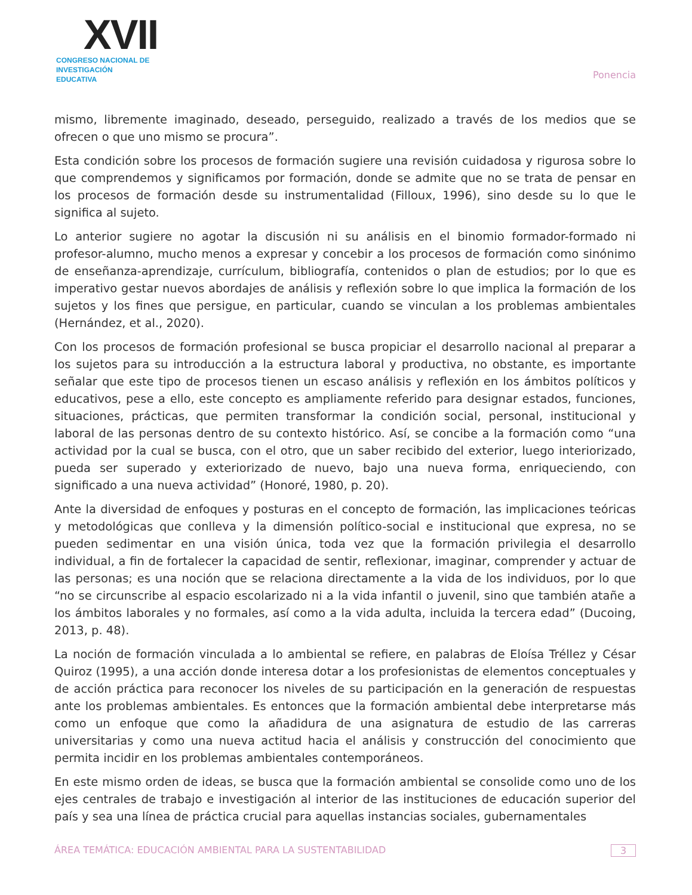XVII
CONGRESO NACIONAL DE
INVESTIGACIÓN EDUCATIVA
Ponencia
mismo, libremente imaginado, deseado, perseguido, realizado a través de los medios que se ofrecen o que uno mismo se procura”.
Esta condición sobre los procesos de formación sugiere una revisión cuidadosa y rigurosa sobre lo que comprendemos y significamos por formación, donde se admite que no se trata de pensar en los procesos de formación desde su instrumentalidad (Filloux, 1996), sino desde su lo que le significa al sujeto.
Lo anterior sugiere no agotar la discusión ni su análisis en el binomio formador-formado ni profesor-alumno, mucho menos a expresar y concebir a los procesos de formación como sinónimo de enseñanza-aprendizaje, currículum, bibliografía, contenidos o plan de estudios; por lo que es imperativo gestar nuevos abordajes de análisis y reflexión sobre lo que implica la formación de los sujetos y los fines que persigue, en particular, cuando se vinculan a los problemas ambientales (Hernández, et al., 2020).
Con los procesos de formación profesional se busca propiciar el desarrollo nacional al preparar a los sujetos para su introducción a la estructura laboral y productiva, no obstante, es importante señalar que este tipo de procesos tienen un escaso análisis y reflexión en los ámbitos políticos y educativos, pese a ello, este concepto es ampliamente referido para designar estados, funciones, situaciones, prácticas, que permiten transformar la condición social, personal, institucional y laboral de las personas dentro de su contexto histórico. Así, se concibe a la formación como “una actividad por la cual se busca, con el otro, que un saber recibido del exterior, luego interiorizado, pueda ser superado y exteriorizado de nuevo, bajo una nueva forma, enriqueciendo, con significado a una nueva actividad” (Honoré, 1980, p. 20).
Ante la diversidad de enfoques y posturas en el concepto de formación, las implicaciones teóricas y metodológicas que conlleva y la dimensión político-social e institucional que expresa, no se pueden sedimentar en una visión única, toda vez que la formación privilegia el desarrollo individual, a fin de fortalecer la capacidad de sentir, reflexionar, imaginar, comprender y actuar de las personas; es una noción que se relaciona directamente a la vida de los individuos, por lo que “no se circunscribe al espacio escolarizado ni a la vida infantil o juvenil, sino que también atañe a los ámbitos laborales y no formales, así como a la vida adulta, incluida la tercera edad” (Ducoing, 2013, p. 48).
La noción de formación vinculada a lo ambiental se refiere, en palabras de Eloísa Tréllez y César Quiroz (1995), a una acción donde interesa dotar a los profesionistas de elementos conceptuales y de acción práctica para reconocer los niveles de su participación en la generación de respuestas ante los problemas ambientales. Es entonces que la formación ambiental debe interpretarse más como un enfoque que como la añadidura de una asignatura de estudio de las carreras universitarias y como una nueva actitud hacia el análisis y construcción del conocimiento que permita incidir en los problemas ambientales contemporáneos.
En este mismo orden de ideas, se busca que la formación ambiental se consolide como uno de los ejes centrales de trabajo e investigación al interior de las instituciones de educación superior del país y sea una línea de práctica crucial para aquellas instancias sociales, gubernamentales
ÁREA TEMÁTICA: EDUCACIÓN AMBIENTAL PARA LA SUSTENTABILIDAD 3